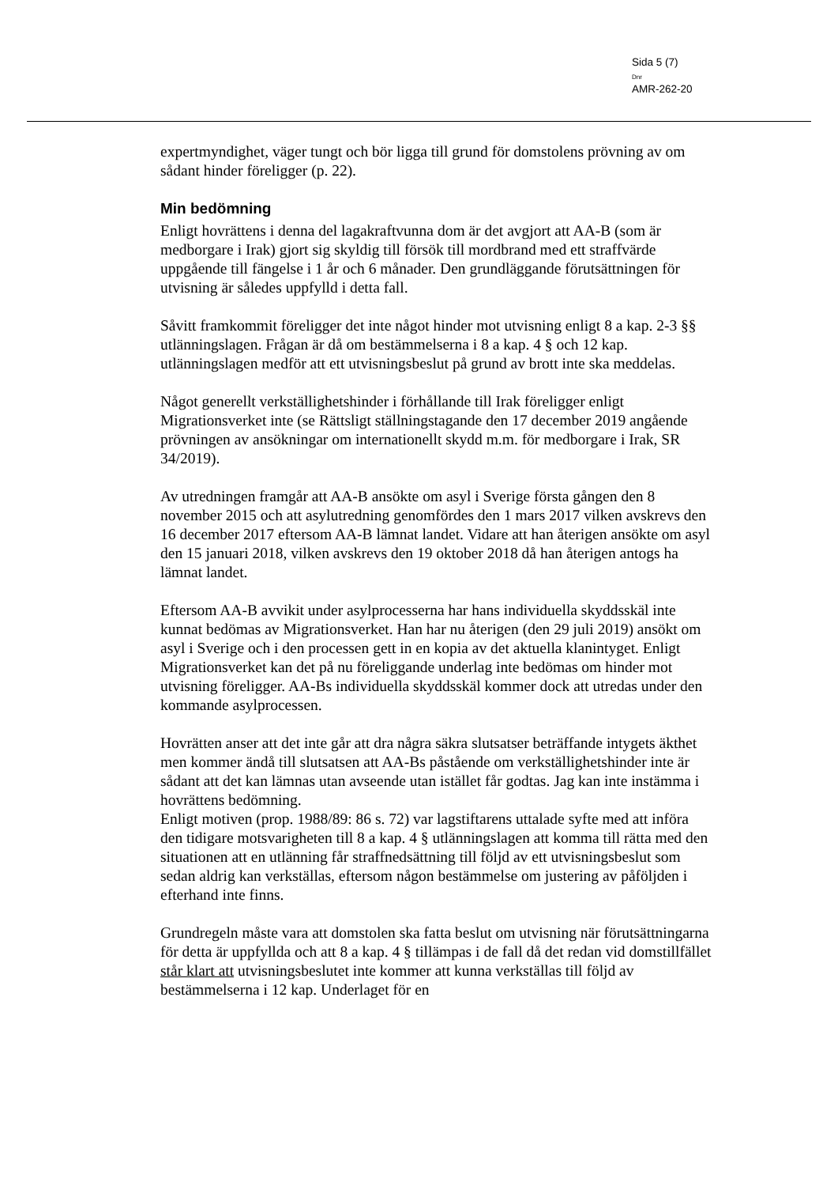Sida 5 (7)
Dnr
AMR-262-20
expertmyndighet, väger tungt och bör ligga till grund för domstolens prövning av om sådant hinder föreligger (p. 22).
Min bedömning
Enligt hovrättens i denna del lagakraftvunna dom är det avgjort att AA-B (som är medborgare i Irak) gjort sig skyldig till försök till mordbrand med ett straffvärde uppgående till fängelse i 1 år och 6 månader. Den grundläggande förutsättningen för utvisning är således uppfylld i detta fall.
Såvitt framkommit föreligger det inte något hinder mot utvisning enligt 8 a kap. 2-3 §§ utlänningslagen. Frågan är då om bestämmelserna i 8 a kap. 4 § och 12 kap. utlänningslagen medför att ett utvisningsbeslut på grund av brott inte ska meddelas.
Något generellt verkställighetshinder i förhållande till Irak föreligger enligt Migrationsverket inte (se Rättsligt ställningstagande den 17 december 2019 angående prövningen av ansökningar om internationellt skydd m.m. för medborgare i Irak, SR 34/2019).
Av utredningen framgår att AA-B ansökte om asyl i Sverige första gången den 8 november 2015 och att asylutredning genomfördes den 1 mars 2017 vilken avskrevs den 16 december 2017 eftersom AA-B lämnat landet. Vidare att han återigen ansökte om asyl den 15 januari 2018, vilken avskrevs den 19 oktober 2018 då han återigen antogs ha lämnat landet.
Eftersom AA-B avvikit under asylprocesserna har hans individuella skyddsskäl inte kunnat bedömas av Migrationsverket. Han har nu återigen (den 29 juli 2019) ansökt om asyl i Sverige och i den processen gett in en kopia av det aktuella klanintyget. Enligt Migrationsverket kan det på nu föreliggande underlag inte bedömas om hinder mot utvisning föreligger. AA-Bs individuella skyddsskäl kommer dock att utredas under den kommande asylprocessen.
Hovrätten anser att det inte går att dra några säkra slutsatser beträffande intygets äkthet men kommer ändå till slutsatsen att AA-Bs påstående om verkställighetshinder inte är sådant att det kan lämnas utan avseende utan istället får godtas. Jag kan inte instämma i hovrättens bedömning.
Enligt motiven (prop. 1988/89: 86 s. 72) var lagstiftarens uttalade syfte med att införa den tidigare motsvarigheten till 8 a kap. 4 § utlänningslagen att komma till rätta med den situationen att en utlänning får straffnedsättning till följd av ett utvisningsbeslut som sedan aldrig kan verkställas, eftersom någon bestämmelse om justering av påföljden i efterhand inte finns.
Grundregeln måste vara att domstolen ska fatta beslut om utvisning när förutsättningarna för detta är uppfyllda och att 8 a kap. 4 § tillämpas i de fall då det redan vid domstillfället står klart att utvisningsbeslutet inte kommer att kunna verkställas till följd av bestämmelserna i 12 kap. Underlaget för en